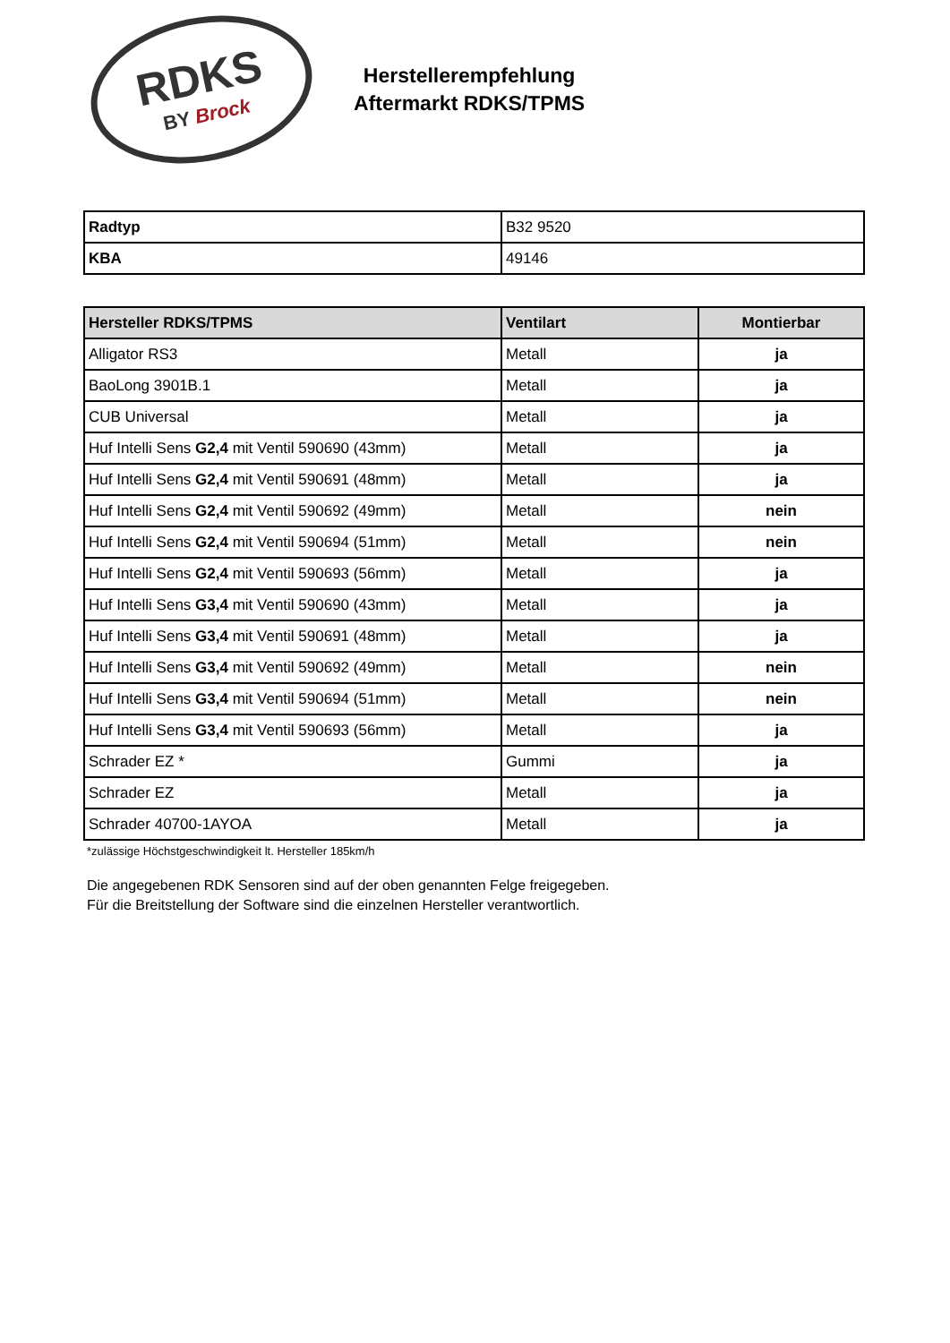RDKS
BY Brock
Herstellerempfehlung
Aftermarkt RDKS/TPMS
| Radtyp | B32 9520 |
| KBA | 49146 |
| Hersteller RDKS/TPMS | Ventilart | Montierbar |
| --- | --- | --- |
| Alligator RS3 | Metall | ja |
| BaoLong 3901B.1 | Metall | ja |
| CUB Universal | Metall | ja |
| Huf Intelli Sens G2,4 mit Ventil 590690 (43mm) | Metall | ja |
| Huf Intelli Sens G2,4 mit Ventil 590691 (48mm) | Metall | ja |
| Huf Intelli Sens G2,4 mit Ventil 590692 (49mm) | Metall | nein |
| Huf Intelli Sens G2,4 mit Ventil 590694 (51mm) | Metall | nein |
| Huf Intelli Sens G2,4 mit Ventil 590693 (56mm) | Metall | ja |
| Huf Intelli Sens G3,4 mit Ventil 590690 (43mm) | Metall | ja |
| Huf Intelli Sens G3,4 mit Ventil 590691 (48mm) | Metall | ja |
| Huf Intelli Sens G3,4 mit Ventil 590692 (49mm) | Metall | nein |
| Huf Intelli Sens G3,4 mit Ventil 590694 (51mm) | Metall | nein |
| Huf Intelli Sens G3,4 mit Ventil 590693 (56mm) | Metall | ja |
| Schrader EZ * | Gummi | ja |
| Schrader EZ | Metall | ja |
| Schrader 40700-1AYOA | Metall | ja |
*zulässige Höchstgeschwindigkeit lt. Hersteller 185km/h
Die angegebenen RDK Sensoren sind auf der oben genannten Felge freigegeben.
Für die Breitstellung der Software sind die einzelnen Hersteller verantwortlich.